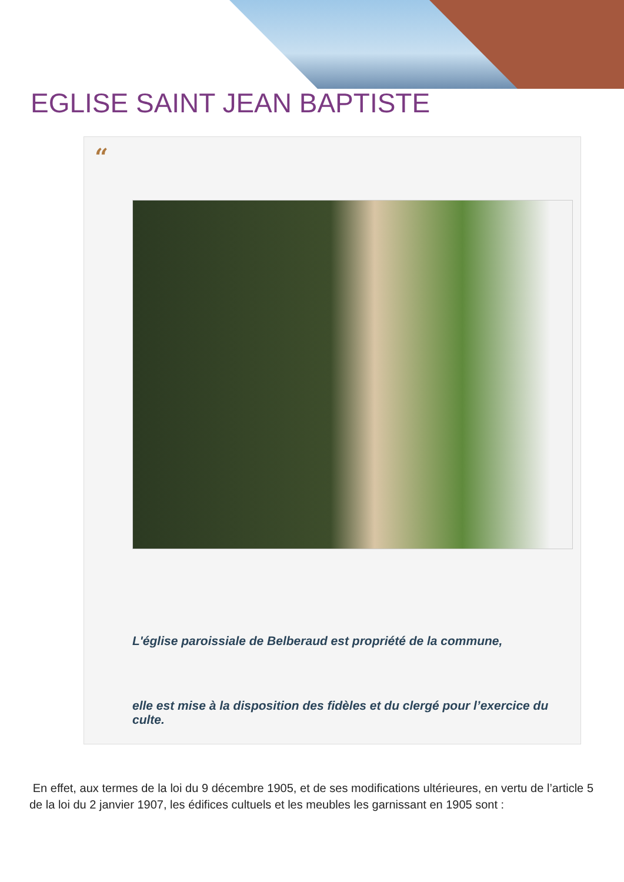EGLISE SAINT JEAN BAPTISTE
“
L'église paroissiale de Belberaud est propriété de la commune,
elle est mise à la disposition des fidèles et du clergé pour l’exercice du culte.
En effet, aux termes de la loi du 9 décembre 1905, et de ses modifications ultérieures, en vertu de l’article 5 de la loi du 2 janvier 1907, les édifices cultuels et les meubles les garnissant en 1905 sont :